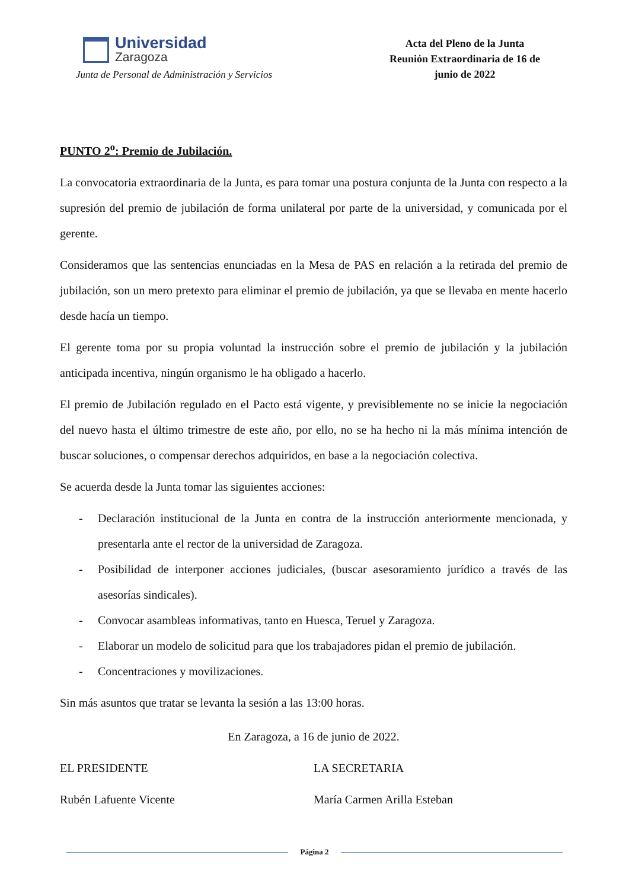Universidad
Zaragoza
Junta de Personal de Administración y Servicios
Acta del Pleno de la Junta
Reunión Extraordinaria de 16 de
junio de 2022
PUNTO 2<sup>o</sup>: Premio de Jubilación.
La convocatoria extraordinaria de la Junta, es para tomar una postura conjunta de la Junta con respecto a la supresión del premio de jubilación de forma unilateral por parte de la universidad, y comunicada por el gerente.
Consideramos que las sentencias enunciadas en la Mesa de PAS en relación a la retirada del premio de jubilación, son un mero pretexto para eliminar el premio de jubilación, ya que se llevaba en mente hacerlo desde hacía un tiempo.
El gerente toma por su propia voluntad la instrucción sobre el premio de jubilación y la jubilación anticipada incentiva, ningún organismo le ha obligado a hacerlo.
El premio de Jubilación regulado en el Pacto está vigente, y previsiblemente no se inicie la negociación del nuevo hasta el último trimestre de este año, por ello, no se ha hecho ni la más mínima intención de buscar soluciones, o compensar derechos adquiridos, en base a la negociación colectiva.
Se acuerda desde la Junta tomar las siguientes acciones:
- Declaración institucional de la Junta en contra de la instrucción anteriormente mencionada, y presentarla ante el rector de la universidad de Zaragoza.
- Posibilidad de interponer acciones judiciales, (buscar asesoramiento jurídico a través de las asesorías sindicales).
- Convocar asambleas informativas, tanto en Huesca, Teruel y Zaragoza.
- Elaborar un modelo de solicitud para que los trabajadores pidan el premio de jubilación.
- Concentraciones y movilizaciones.
Sin más asuntos que tratar se levanta la sesión a las 13:00 horas.
En Zaragoza, a 16 de junio de 2022.
EL PRESIDENTE LA SECRETARIA
Rubén Lafuente Vicente María Carmen Arilla Esteban
Página 2